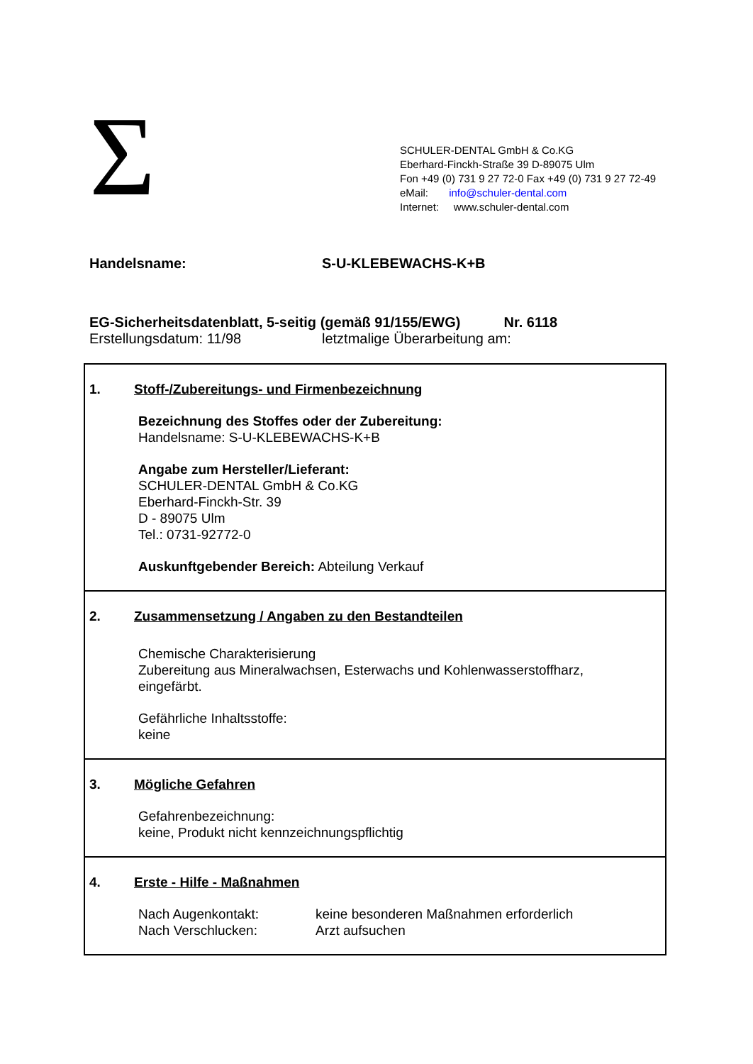Σ
SCHULER-DENTAL GmbH & Co.KG
Eberhard-Finckh-Straße 39 D-89075 Ulm
Fon +49 (0) 731 9 27 72-0 Fax +49 (0) 731 9 27 72-49
eMail: info@schuler-dental.com
Internet: www.schuler-dental.com
Handelsname: S-U-KLEBEWACHS-K+B
EG-Sicherheitsdatenblatt, 5-seitig (gemäß 91/155/EWG) Nr. 6118
Erstellungsdatum: 11/98 letztmalige Überarbeitung am:
1. Stoff-/Zubereitungs- und Firmenbezeichnung
Bezeichnung des Stoffes oder der Zubereitung:
Handelsname: S-U-KLEBEWACHS-K+B
Angabe zum Hersteller/Lieferant:
SCHULER-DENTAL GmbH & Co.KG
Eberhard-Finckh-Str. 39
D - 89075 Ulm
Tel.: 0731-92772-0
Auskunftgebender Bereich: Abteilung Verkauf
2. Zusammensetzung / Angaben zu den Bestandteilen
Chemische Charakterisierung
Zubereitung aus Mineralwachsen, Esterwachs und Kohlenwasserstoffharz,
eingefärbt.
Gefährliche Inhaltsstoffe:
keine
3. Mögliche Gefahren
Gefahrenbezeichnung:
keine, Produkt nicht kennzeichnungspflichtig
4. Erste - Hilfe - Maßnahmen
Nach Augenkontakt: keine besonderen Maßnahmen erforderlich
Nach Verschlucken: Arzt aufsuchen